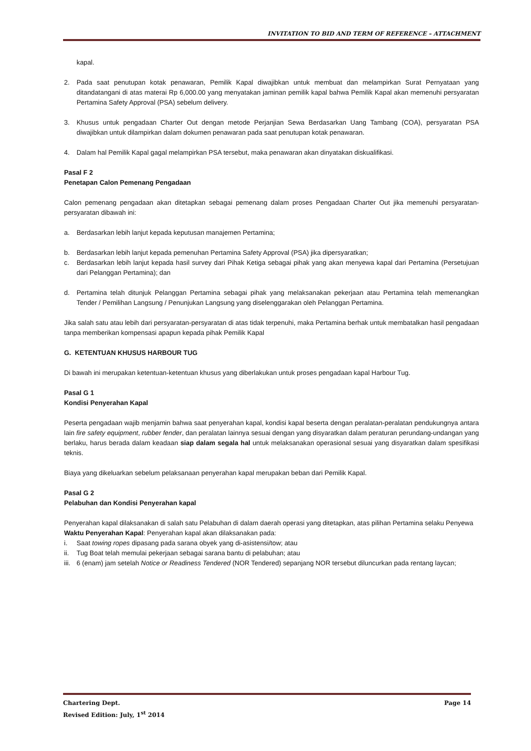INVITATION TO BID AND TERM OF REFERENCE – ATTACHMENT
kapal.
2. Pada saat penutupan kotak penawaran, Pemilik Kapal diwajibkan untuk membuat dan melampirkan Surat Pernyataan yang ditandatangani di atas materai Rp 6,000.00 yang menyatakan jaminan pemilik kapal bahwa Pemilik Kapal akan memenuhi persyaratan Pertamina Safety Approval (PSA) sebelum delivery.
3. Khusus untuk pengadaan Charter Out dengan metode Perjanjian Sewa Berdasarkan Uang Tambang (COA), persyaratan PSA diwajibkan untuk dilampirkan dalam dokumen penawaran pada saat penutupan kotak penawaran.
4. Dalam hal Pemilik Kapal gagal melampirkan PSA tersebut, maka penawaran akan dinyatakan diskualifikasi.
Pasal F 2
Penetapan Calon Pemenang Pengadaan
Calon pemenang pengadaan akan ditetapkan sebagai pemenang dalam proses Pengadaan Charter Out jika memenuhi persyaratan-persyaratan dibawah ini:
a. Berdasarkan lebih lanjut kepada keputusan manajemen Pertamina;
b. Berdasarkan lebih lanjut kepada pemenuhan Pertamina Safety Approval (PSA) jika dipersyaratkan;
c. Berdasarkan lebih lanjut kepada hasil survey dari Pihak Ketiga sebagai pihak yang akan menyewa kapal dari Pertamina (Persetujuan dari Pelanggan Pertamina); dan
d. Pertamina telah ditunjuk Pelanggan Pertamina sebagai pihak yang melaksanakan pekerjaan atau Pertamina telah memenangkan Tender / Pemilihan Langsung / Penunjukan Langsung yang diselenggarakan oleh Pelanggan Pertamina.
Jika salah satu atau lebih dari persyaratan-persyaratan di atas tidak terpenuhi, maka Pertamina berhak untuk membatalkan hasil pengadaan tanpa memberikan kompensasi apapun kepada pihak Pemilik Kapal
G. KETENTUAN KHUSUS HARBOUR TUG
Di bawah ini merupakan ketentuan-ketentuan khusus yang diberlakukan untuk proses pengadaan kapal Harbour Tug.
Pasal G 1
Kondisi Penyerahan Kapal
Peserta pengadaan wajib menjamin bahwa saat penyerahan kapal, kondisi kapal beserta dengan peralatan-peralatan pendukungnya antara lain fire safety equipment, rubber fender, dan peralatan lainnya sesuai dengan yang disyaratkan dalam peraturan perundang-undangan yang berlaku, harus berada dalam keadaan siap dalam segala hal untuk melaksanakan operasional sesuai yang disyaratkan dalam spesifikasi teknis.
Biaya yang dikeluarkan sebelum pelaksanaan penyerahan kapal merupakan beban dari Pemilik Kapal.
Pasal G 2
Pelabuhan dan Kondisi Penyerahan kapal
Penyerahan kapal dilaksanakan di salah satu Pelabuhan di dalam daerah operasi yang ditetapkan, atas pilihan Pertamina selaku Penyewa
Waktu Penyerahan Kapal: Penyerahan kapal akan dilaksanakan pada:
i. Saat towing ropes dipasang pada sarana obyek yang di-asistensi/tow; atau
ii. Tug Boat telah memulai pekerjaan sebagai sarana bantu di pelabuhan; atau
iii. 6 (enam) jam setelah Notice or Readiness Tendered (NOR Tendered) sepanjang NOR tersebut diluncurkan pada rentang laycan;
Chartering Dept. Page 14
Revised Edition: July, 1<sup>st</sup> 2014